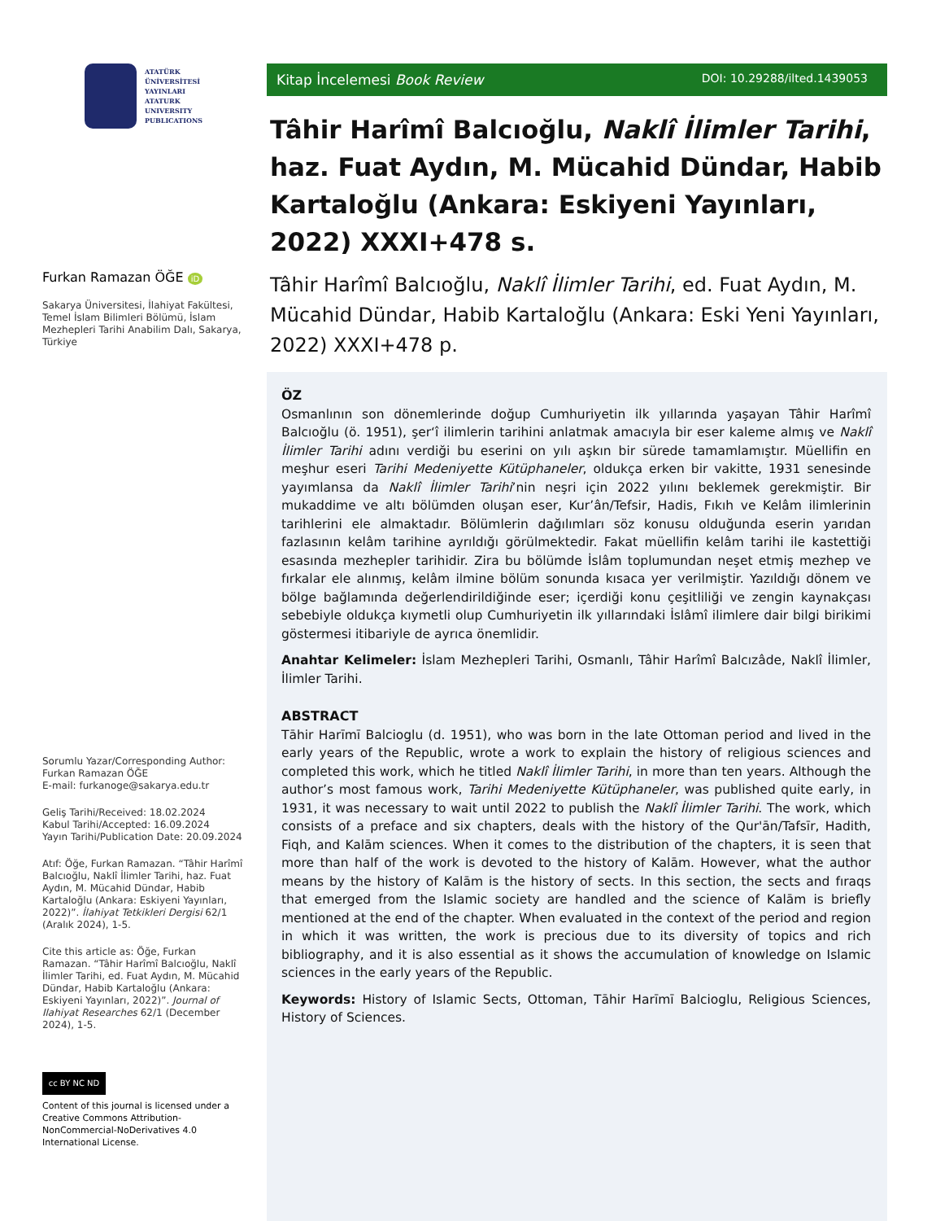ATATÜRK
ÜNİVERSİTESİ
YAYINLARI
ATATURK
UNIVERSITY
PUBLICATIONS
Furkan Ramazan ÖĞE iD
Sakarya Üniversitesi, İlahiyat Fakültesi, Temel İslam Bilimleri Bölümü, İslam Mezhepleri Tarihi Anabilim Dalı, Sakarya, Türkiye
Sorumlu Yazar/Corresponding Author: Furkan Ramazan ÖĞE
E-mail: furkanoge@sakarya.edu.tr
Geliş Tarihi/Received: 18.02.2024
Kabul Tarihi/Accepted: 16.09.2024
Yayın Tarihi/Publication Date: 20.09.2024
Atıf: Öğe, Furkan Ramazan. “Tâhir Harîmî Balcıoğlu, Naklî İlimler Tarihi, haz. Fuat Aydın, M. Mücahid Dündar, Habib Kartaloğlu (Ankara: Eskiyeni Yayınları, 2022)”. İlahiyat Tetkikleri Dergisi 62/1 (Aralık 2024), 1-5.
Cite this article as: Öğe, Furkan Ramazan. “Tâhir Harîmî Balcıoğlu, Naklî İlimler Tarihi, ed. Fuat Aydın, M. Mücahid Dündar, Habib Kartaloğlu (Ankara: Eskiyeni Yayınları, 2022)”. Journal of Ilahiyat Researches 62/1 (December 2024), 1-5.
cc BY NC ND
Content of this journal is licensed under a Creative Commons Attribution-NonCommercial-NoDerivatives 4.0 International License.
Kitap İncelemesi Book Review DOI: 10.29288/ilted.1439053
Tâhir Harîmî Balcıoğlu, Naklî İlimler Tarihi, haz. Fuat Aydın, M. Mücahid Dündar, Habib Kartaloğlu (Ankara: Eskiyeni Yayınları, 2022) XXXI+478 s.
Tâhir Harîmî Balcıoğlu, Naklî İlimler Tarihi, ed. Fuat Aydın, M. Mücahid Dündar, Habib Kartaloğlu (Ankara: Eski Yeni Yayınları, 2022) XXXI+478 p.
ÖZ
Osmanlının son dönemlerinde doğup Cumhuriyetin ilk yıllarında yaşayan Tâhir Harîmî Balcıoğlu (ö. 1951), şer‘î ilimlerin tarihini anlatmak amacıyla bir eser kaleme almış ve Naklî İlimler Tarihi adını verdiği bu eserini on yılı aşkın bir sürede tamamlamıştır. Müellifin en meşhur eseri Tarihi Medeniyette Kütüphaneler, oldukça erken bir vakitte, 1931 senesinde yayımlansa da Naklî İlimler Tarihi’nin neşri için 2022 yılını beklemek gerekmiştir. Bir mukaddime ve altı bölümden oluşan eser, Kur’ân/Tefsir, Hadis, Fıkıh ve Kelâm ilimlerinin tarihlerini ele almaktadır. Bölümlerin dağılımları söz konusu olduğunda eserin yarıdan fazlasının kelâm tarihine ayrıldığı görülmektedir. Fakat müellifin kelâm tarihi ile kastettiği esasında mezhepler tarihidir. Zira bu bölümde İslâm toplumundan neşet etmiş mezhep ve fırkalar ele alınmış, kelâm ilmine bölüm sonunda kısaca yer verilmiştir. Yazıldığı dönem ve bölge bağlamında değerlendirildiğinde eser; içerdiği konu çeşitliliği ve zengin kaynakçası sebebiyle oldukça kıymetli olup Cumhuriyetin ilk yıllarındaki İslâmî ilimlere dair bilgi birikimi göstermesi itibariyle de ayrıca önemlidir.
Anahtar Kelimeler: İslam Mezhepleri Tarihi, Osmanlı, Tâhir Harîmî Balcızâde, Naklî İlimler, İlimler Tarihi.
ABSTRACT
Tāhir Harīmī Balcioglu (d. 1951), who was born in the late Ottoman period and lived in the early years of the Republic, wrote a work to explain the history of religious sciences and completed this work, which he titled Naklî İlimler Tarihi, in more than ten years. Although the author’s most famous work, Tarihi Medeniyette Kütüphaneler, was published quite early, in 1931, it was necessary to wait until 2022 to publish the Naklî İlimler Tarihi. The work, which consists of a preface and six chapters, deals with the history of the Qur'ān/Tafsīr, Hadith, Fiqh, and Kalām sciences. When it comes to the distribution of the chapters, it is seen that more than half of the work is devoted to the history of Kalām. However, what the author means by the history of Kalām is the history of sects. In this section, the sects and fıraqs that emerged from the Islamic society are handled and the science of Kalām is briefly mentioned at the end of the chapter. When evaluated in the context of the period and region in which it was written, the work is precious due to its diversity of topics and rich bibliography, and it is also essential as it shows the accumulation of knowledge on Islamic sciences in the early years of the Republic.
Keywords: History of Islamic Sects, Ottoman, Tāhir Harīmī Balcioglu, Religious Sciences, History of Sciences.